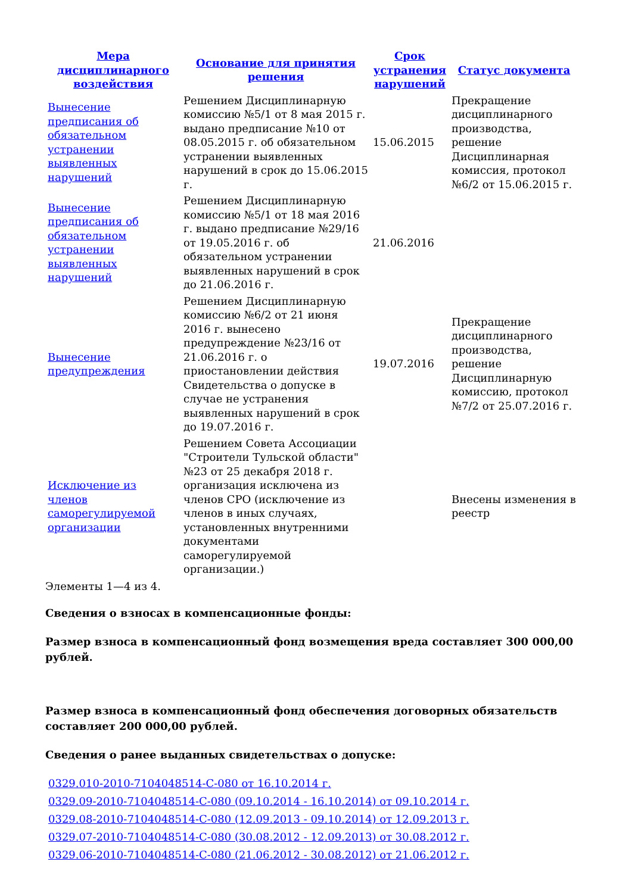| Мера дисциплинарного воздействия | Основание для принятия решения | Срок устранения нарушений | Статус документа |
| --- | --- | --- | --- |
| Вынесение предписания об обязательном устранении выявленных нарушений | Решением Дисциплинарную комиссию №5/1 от 8 мая 2015 г. выдано предписание №10 от 08.05.2015 г. об обязательном устранении выявленных нарушений в срок до 15.06.2015 г. | 15.06.2015 | Прекращение дисциплинарного производства, решение Дисциплинарная комиссия, протокол №6/2 от 15.06.2015 г. |
| Вынесение предписания об обязательном устранении выявленных нарушений | Решением Дисциплинарную комиссию №5/1 от 18 мая 2016 г. выдано предписание №29/16 от 19.05.2016 г. об обязательном устранении выявленных нарушений в срок до 21.06.2016 г. | 21.06.2016 | |
| Вынесение предупреждения | Решением Дисциплинарную комиссию №6/2 от 21 июня 2016 г. вынесено предупреждение №23/16 от 21.06.2016 г. о приостановлении действия Свидетельства о допуске в случае не устранения выявленных нарушений в срок до 19.07.2016 г. | 19.07.2016 | Прекращение дисциплинарного производства, решение Дисциплинарную комиссию, протокол №7/2 от 25.07.2016 г. |
| Исключение из членов саморегулируемой организации | Решением Совета Ассоциации "Строители Тульской области" №23 от 25 декабря 2018 г. организация исключена из членов СРО (исключение из членов в иных случаях, установленных внутренними документами саморегулируемой организации.) | | Внесены изменения в реестр |
Элементы 1—4 из 4.
Сведения о взносах в компенсационные фонды:
Размер взноса в компенсационный фонд возмещения вреда составляет 300 000,00 рублей.
Размер взноса в компенсационный фонд обеспечения договорных обязательств составляет 200 000,00 рублей.
Сведения о ранее выданных свидетельствах о допуске:
0329.010-2010-7104048514-С-080 от 16.10.2014 г.
0329.09-2010-7104048514-С-080 (09.10.2014 - 16.10.2014) от 09.10.2014 г.
0329.08-2010-7104048514-С-080 (12.09.2013 - 09.10.2014) от 12.09.2013 г.
0329.07-2010-7104048514-С-080 (30.08.2012 - 12.09.2013) от 30.08.2012 г.
0329.06-2010-7104048514-С-080 (21.06.2012 - 30.08.2012) от 21.06.2012 г.